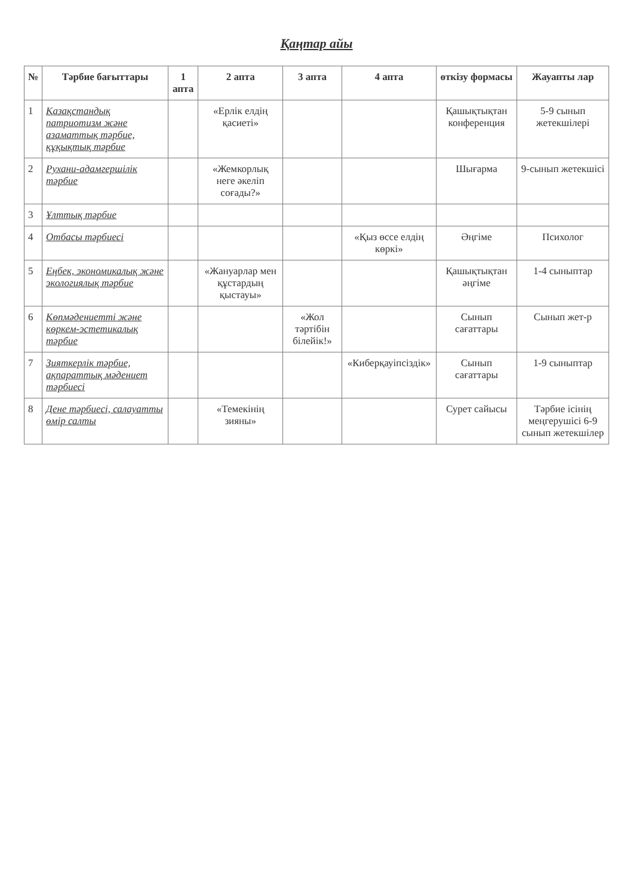Қаңтар айы
| № | Тәрбие бағыттары | 1 апта | 2 апта | 3 апта | 4 апта | өткізу формасы | Жауапты лар |
| --- | --- | --- | --- | --- | --- | --- | --- |
| 1 | Қазақстандық патриотизм және азаматтық тәрбие, құқықтық тәрбие | | «Ерлік елдің қасиеті» | | | Қашықтықтан конференция | 5-9 сынып жетекшілері |
| 2 | Рухани-адамгершілік тәрбие | | «Жемкорлық неге әкеліп соғады?» | | | Шығарма | 9-сынып жетекшісі |
| 3 | Ұлттық тәрбие | | | | | | |
| 4 | Отбасы тәрбиесі | | | | «Қыз өссе елдің көркі» | Әңгіме | Психолог |
| 5 | Еңбек, экономикалық және экологиялық тәрбие | | «Жануарлар мен құстардың қыстауы» | | | Қашықтықтан әңгіме | 1-4 сыныптар |
| 6 | Көпмәдениетті және көркем-эстетикалық тәрбие | | | «Жол тәртібін білейік!» | | Сынып сағаттары | Сынып жет-р |
| 7 | Зияткерлік тәрбие, ақпараттық мәдениет тәрбиесі | | | | «Киберқауіпсіздік» | Сынып сағаттары | 1-9 сыныптар |
| 8 | Дене тәрбиесі, салауатты өмір салты | | «Темекінің зияны» | | | Сурет сайысы | Тәрбие ісінің меңгерушісі 6-9 сынып жетекшілер |